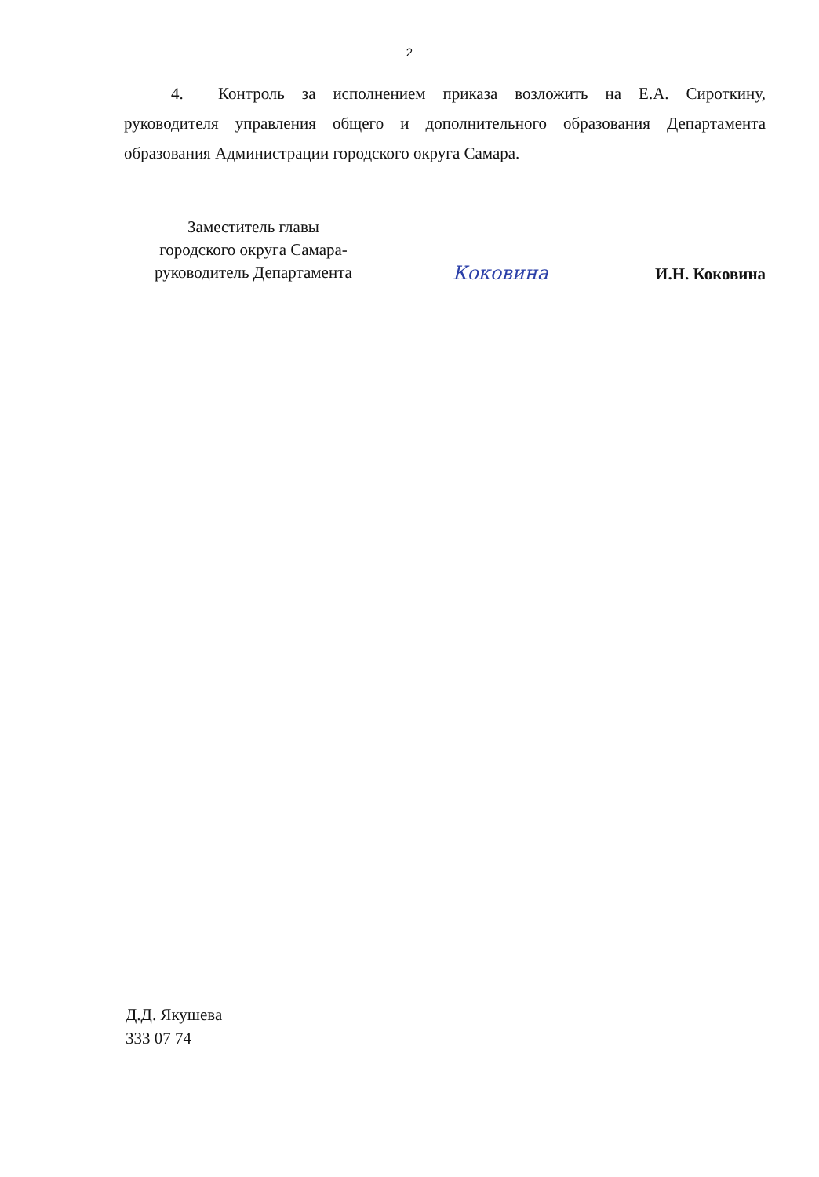2
4. Контроль за исполнением приказа возложить на Е.А. Сироткину, руководителя управления общего и дополнительного образования Департамента образования Администрации городского округа Самара.
Заместитель главы
городского округа Самара-
руководитель Департамента
Коковина
И.Н. Коковина
Д.Д. Якушева
333 07 74